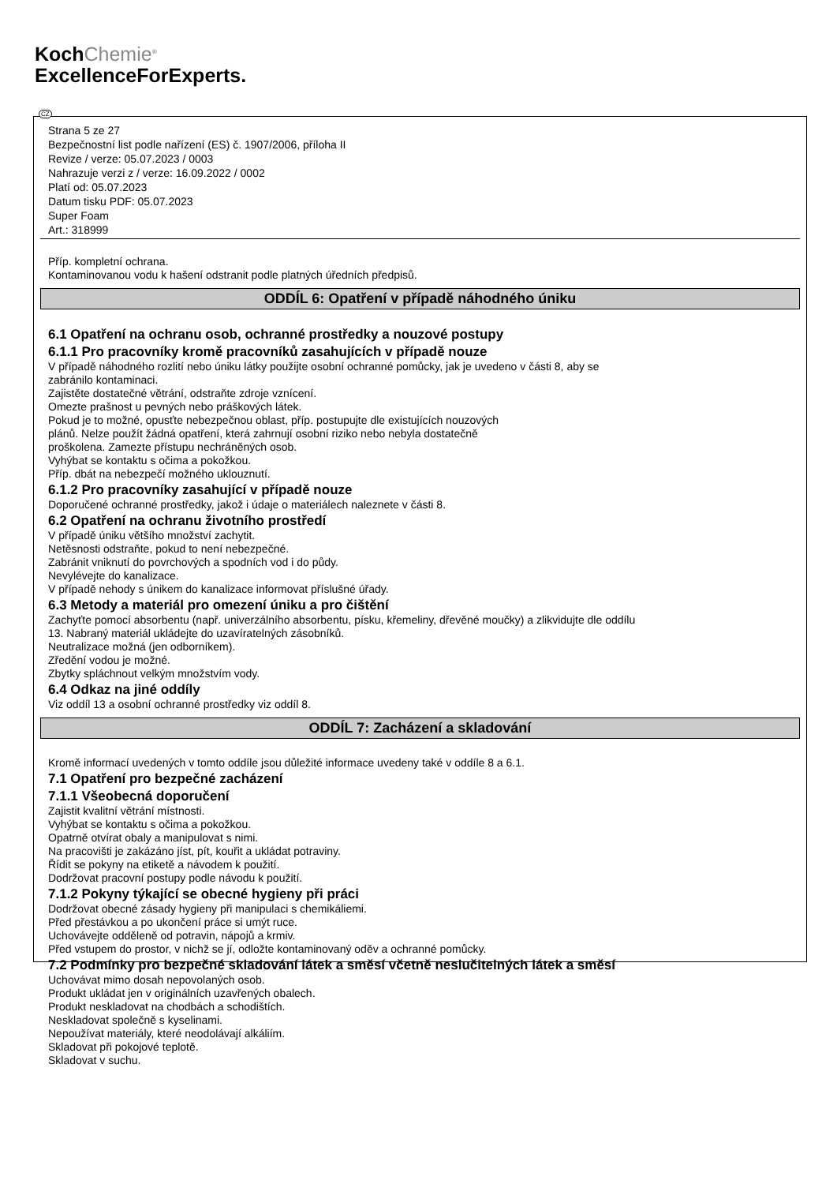KochChemie<sup>®</sup>
ExcellenceForExperts.
CZ
Strana 5 ze 27
Bezpečnostní list podle nařízení (ES) č. 1907/2006, příloha II
Revize / verze: 05.07.2023 / 0003
Nahrazuje verzi z / verze: 16.09.2022 / 0002
Platí od: 05.07.2023
Datum tisku PDF: 05.07.2023
Super Foam
Art.: 318999
Příp. kompletní ochrana.
Kontaminovanou vodu k hašení odstranit podle platných úředních předpisů.
ODDÍL 6: Opatření v případě náhodného úniku
6.1 Opatření na ochranu osob, ochranné prostředky a nouzové postupy
6.1.1 Pro pracovníky kromě pracovníků zasahujících v případě nouze
V případě náhodného rozlití nebo úniku látky použijte osobní ochranné pomůcky, jak je uvedeno v části 8, aby se
zabránilo kontaminaci.
Zajistěte dostatečné větrání, odstraňte zdroje vznícení.
Omezte prašnost u pevných nebo práškových látek.
Pokud je to možné, opusťte nebezpečnou oblast, příp. postupujte dle existujících nouzových
plánů. Nelze použít žádná opatření, která zahrnují osobní riziko nebo nebyla dostatečně
proškolena. Zamezte přístupu nechráněných osob.
Vyhýbat se kontaktu s očima a pokožkou.
Příp. dbát na nebezpečí možného uklouznutí.
6.1.2 Pro pracovníky zasahující v případě nouze
Doporučené ochranné prostředky, jakož i údaje o materiálech naleznete v části 8.
6.2 Opatření na ochranu životního prostředí
V případě úniku většího množství zachytit.
Netěsnosti odstraňte, pokud to není nebezpečné.
Zabránit vniknutí do povrchových a spodních vod i do půdy.
Nevylévejte do kanalizace.
V případě nehody s únikem do kanalizace informovat příslušné úřady.
6.3 Metody a materiál pro omezení úniku a pro čištění
Zachyťte pomocí absorbentu (např. univerzálního absorbentu, písku, křemeliny, dřevěné moučky) a zlikvidujte dle oddílu
13. Nabraný materiál ukládejte do uzavíratelných zásobníků.
Neutralizace možná (jen odborníkem).
Zředění vodou je možné.
Zbytky spláchnout velkým množstvím vody.
6.4 Odkaz na jiné oddíly
Viz oddíl 13 a osobní ochranné prostředky viz oddíl 8.
ODDÍL 7: Zacházení a skladování
Kromě informací uvedených v tomto oddíle jsou důležité informace uvedeny také v oddíle 8 a 6.1.
7.1 Opatření pro bezpečné zacházení
7.1.1 Všeobecná doporučení
Zajistit kvalitní větrání místnosti.
Vyhýbat se kontaktu s očima a pokožkou.
Opatrně otvírat obaly a manipulovat s nimi.
Na pracovišti je zakázáno jíst, pít, kouřit a ukládat potraviny.
Řídit se pokyny na etiketě a návodem k použití.
Dodržovat pracovní postupy podle návodu k použití.
7.1.2 Pokyny týkající se obecné hygieny při práci
Dodržovat obecné zásady hygieny při manipulaci s chemikáliemi.
Před přestávkou a po ukončení práce si umýt ruce.
Uchovávejte odděleně od potravin, nápojů a krmiv.
Před vstupem do prostor, v nichž se jí, odložte kontaminovaný oděv a ochranné pomůcky.
7.2 Podmínky pro bezpečné skladování látek a směsí včetně neslučitelných látek a směsí
Uchovávat mimo dosah nepovolaných osob.
Produkt ukládat jen v originálních uzavřených obalech.
Produkt neskladovat na chodbách a schodištích.
Neskladovat společně s kyselinami.
Nepoužívat materiály, které neodolávají alkáliím.
Skladovat při pokojové teplotě.
Skladovat v suchu.